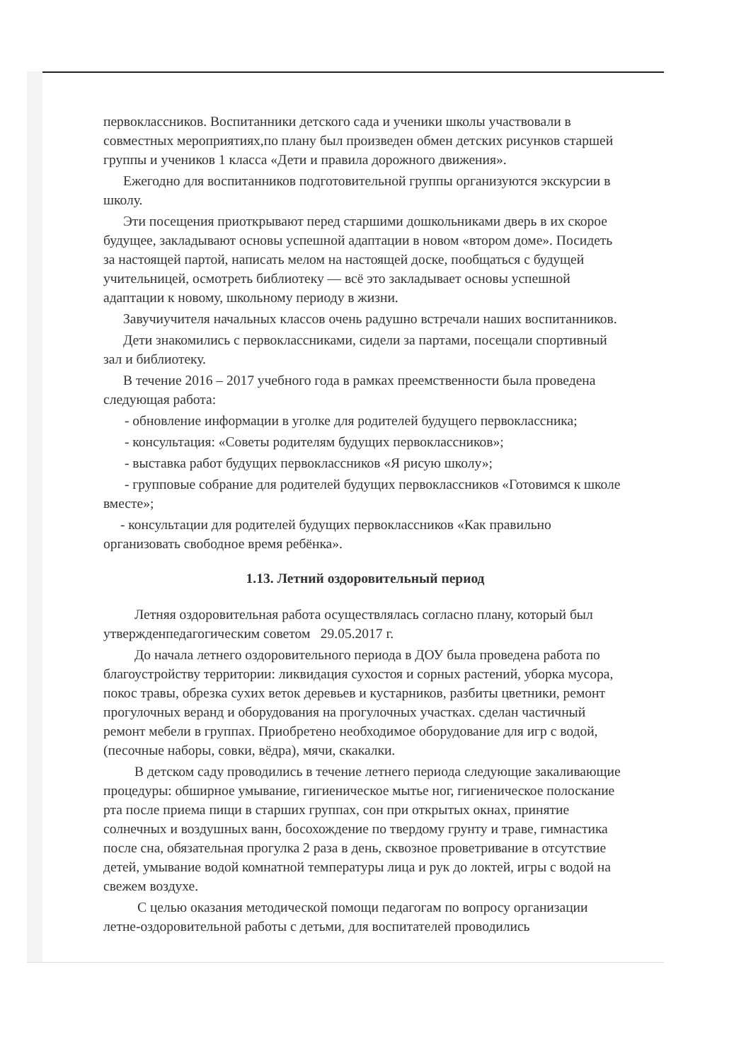первоклассников. Воспитанники детского сада и ученики школы участвовали в совместных мероприятиях,по плану был произведен обмен детских рисунков старшей группы и учеников 1 класса «Дети и правила дорожного движения».
Ежегодно для воспитанников подготовительной группы организуются экскурсии в школу.
Эти посещения приоткрывают перед старшими дошкольниками дверь в их скорое будущее, закладывают основы успешной адаптации в новом «втором доме». Посидеть за настоящей партой, написать мелом на настоящей доске, пообщаться с будущей учительницей, осмотреть библиотеку — всё это закладывает основы успешной адаптации к новому, школьному периоду в жизни.
Завучиучителя начальных классов очень радушно встречали наших воспитанников.
Дети знакомились с первоклассниками, сидели за партами, посещали спортивный зал и библиотеку.
В течение 2016 – 2017 учебного года в рамках преемственности была проведена следующая работа:
- обновление информации в уголке для родителей будущего первоклассника;
- консультация: «Советы родителям будущих первоклассников»;
- выставка работ будущих первоклассников «Я рисую школу»;
- групповые собрание для родителей будущих первоклассников «Готовимся к школе вместе»;
- консультации для родителей будущих первоклассников «Как правильно организовать свободное время ребёнка».
1.13. Летний оздоровительный период
Летняя оздоровительная работа осуществлялась согласно плану, который был утвержденпедагогическим советом 29.05.2017 г.
До начала летнего оздоровительного периода в ДОУ была проведена работа по благоустройству территории: ликвидация сухостоя и сорных растений, уборка мусора, покос травы, обрезка сухих веток деревьев и кустарников, разбиты цветники, ремонт прогулочных веранд и оборудования на прогулочных участках. сделан частичный ремонт мебели в группах. Приобретено необходимое оборудование для игр с водой, (песочные наборы, совки, вёдра), мячи, скакалки.
В детском саду проводились в течение летнего периода следующие закаливающие процедуры: обширное умывание, гигиеническое мытье ног, гигиеническое полоскание рта после приема пищи в старших группах, сон при открытых окнах, принятие солнечных и воздушных ванн, босохождение по твердому грунту и траве, гимнастика после сна, обязательная прогулка 2 раза в день, сквозное проветривание в отсутствие детей, умывание водой комнатной температуры лица и рук до локтей, игры с водой на свежем воздухе.
С целью оказания методической помощи педагогам по вопросу организации летне-оздоровительной работы с детьми, для воспитателей проводились